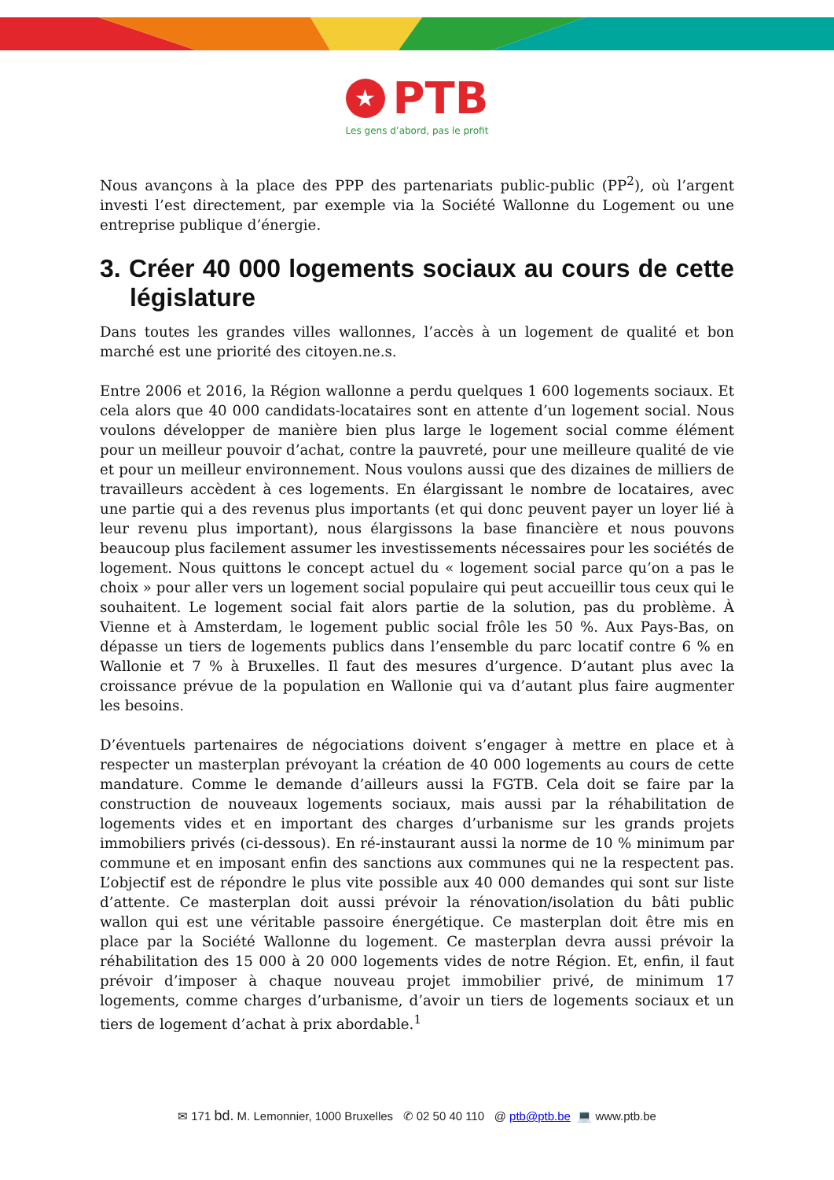★ PTB
Les gens d’abord, pas le profit
Nous avançons à la place des PPP des partenariats public-public (PP<sup>2</sup>), où l’argent investi l’est directement, par exemple via la Société Wallonne du Logement ou une entreprise publique d’énergie.
3. Créer 40 000 logements sociaux au cours de cette législature
Dans toutes les grandes villes wallonnes, l’accès à un logement de qualité et bon marché est une priorité des citoyen.ne.s.
Entre 2006 et 2016, la Région wallonne a perdu quelques 1 600 logements sociaux. Et cela alors que 40 000 candidats-locataires sont en attente d’un logement social. Nous voulons développer de manière bien plus large le logement social comme élément pour un meilleur pouvoir d’achat, contre la pauvreté, pour une meilleure qualité de vie et pour un meilleur environnement. Nous voulons aussi que des dizaines de milliers de travailleurs accèdent à ces logements. En élargissant le nombre de locataires, avec une partie qui a des revenus plus importants (et qui donc peuvent payer un loyer lié à leur revenu plus important), nous élargissons la base financière et nous pouvons beaucoup plus facilement assumer les investissements nécessaires pour les sociétés de logement. Nous quittons le concept actuel du « logement social parce qu’on a pas le choix » pour aller vers un logement social populaire qui peut accueillir tous ceux qui le souhaitent. Le logement social fait alors partie de la solution, pas du problème. À Vienne et à Amsterdam, le logement public social frôle les 50 %. Aux Pays-Bas, on dépasse un tiers de logements publics dans l’ensemble du parc locatif contre 6 % en Wallonie et 7 % à Bruxelles. Il faut des mesures d’urgence. D’autant plus avec la croissance prévue de la population en Wallonie qui va d’autant plus faire augmenter les besoins.
D’éventuels partenaires de négociations doivent s’engager à mettre en place et à respecter un masterplan prévoyant la création de 40 000 logements au cours de cette mandature. Comme le demande d’ailleurs aussi la FGTB. Cela doit se faire par la construction de nouveaux logements sociaux, mais aussi par la réhabilitation de logements vides et en important des charges d’urbanisme sur les grands projets immobiliers privés (ci-dessous). En ré-instaurant aussi la norme de 10 % minimum par commune et en imposant enfin des sanctions aux communes qui ne la respectent pas. L’objectif est de répondre le plus vite possible aux 40 000 demandes qui sont sur liste d’attente. Ce masterplan doit aussi prévoir la rénovation/isolation du bâti public wallon qui est une véritable passoire énergétique. Ce masterplan doit être mis en place par la Société Wallonne du logement. Ce masterplan devra aussi prévoir la réhabilitation des 15 000 à 20 000 logements vides de notre Région. Et, enfin, il faut prévoir d’imposer à chaque nouveau projet immobilier privé, de minimum 17 logements, comme charges d’urbanisme, d’avoir un tiers de logements sociaux et un tiers de logement d’achat à prix abordable.<sup>1</sup>
✉ 171 bd. M. Lemonnier, 1000 Bruxelles ✆ 02 50 40 110 @ ptb@ptb.be 💻 www.ptb.be